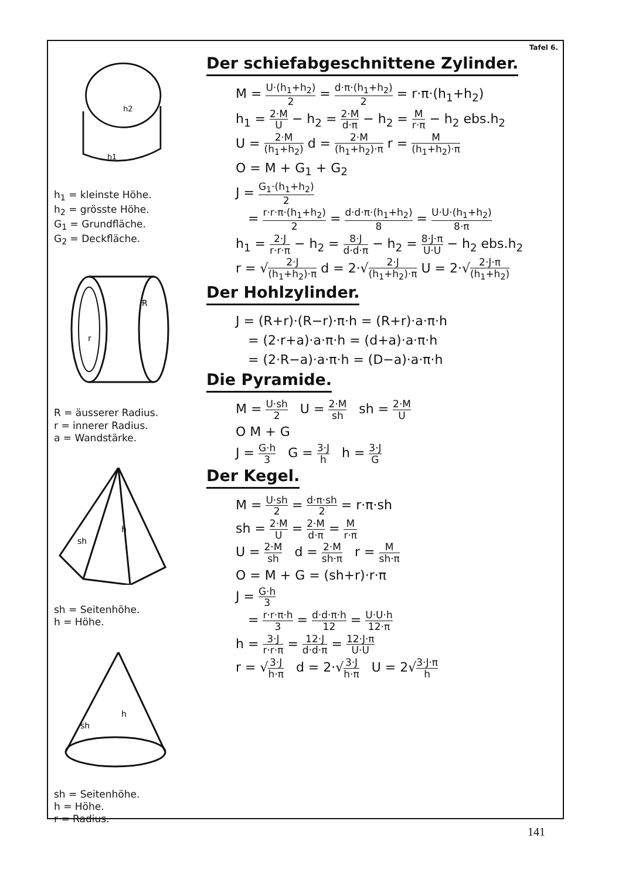h2
h1
h<sub>1</sub> = kleinste Höhe.
h<sub>2</sub> = grösste Höhe.
G<sub>1</sub> = Grundfläche.
G<sub>2</sub> = Deckfläche.
R
r
R = äusserer Radius.
r = innerer Radius.
a = Wandstärke.
h
sh
sh = Seitenhöhe.
h = Höhe.
h
sh
sh = Seitenhöhe.
h = Höhe.
r = Radius.
Tafel 6.
Der schiefabgeschnittene Zylinder.
M = U·(h<sub>1</sub>+h<sub>2</sub>) 2 = d·π·(h<sub>1</sub>+h<sub>2</sub>) 2 = r·π·(h<sub>1</sub>+h<sub>2</sub>)
h<sub>1</sub> = 2·M U − h<sub>2</sub> = 2·M d·π − h<sub>2</sub> = M r·π − h<sub>2</sub> ebs.h<sub>2</sub>
U = 2·M (h<sub>1</sub>+h<sub>2</sub>) d = 2·M (h<sub>1</sub>+h<sub>2</sub>)·π r = M (h<sub>1</sub>+h<sub>2</sub>)·π
O = M + G<sub>1</sub> + G<sub>2</sub>
J = G<sub>1</sub>·(h<sub>1</sub>+h<sub>2</sub>) 2
= r·r·π·(h<sub>1</sub>+h<sub>2</sub>) 2 = d·d·π·(h<sub>1</sub>+h<sub>2</sub>) 8 = U·U·(h<sub>1</sub>+h<sub>2</sub>) 8·π
h<sub>1</sub> = 2·J r·r·π − h<sub>2</sub> = 8·J d·d·π − h<sub>2</sub> = 8·J·π U·U − h<sub>2</sub> ebs.h<sub>2</sub>
r = √2·J (h<sub>1</sub>+h<sub>2</sub>)·π d = 2·√2·J (h<sub>1</sub>+h<sub>2</sub>)·π U = 2·√2·J·π (h<sub>1</sub>+h<sub>2</sub>)
Der Hohlzylinder.
J = (R+r)·(R−r)·π·h = (R+r)·a·π·h
= (2·r+a)·a·π·h = (d+a)·a·π·h
= (2·R−a)·a·π·h = (D−a)·a·π·h
Die Pyramide.
M = U·sh 2 U = 2·M sh sh = 2·M U
O M + G
J = G·h 3 G = 3·J h h = 3·J G
Der Kegel.
M = U·sh 2 = d·π·sh 2 = r·π·sh
sh = 2·M U = 2·M d·π = M r·π
U = 2·M sh d = 2·M sh·π r = M sh·π
O = M + G = (sh+r)·r·π
J = G·h 3
= r·r·π·h 3 = d·d·π·h 12 = U·U·h 12·π
h = 3·J r·r·π = 12·J d·d·π = 12·J·π U·U
r = √3·J h·π d = 2·√3·J h·π U = 2√3·J·π h
141